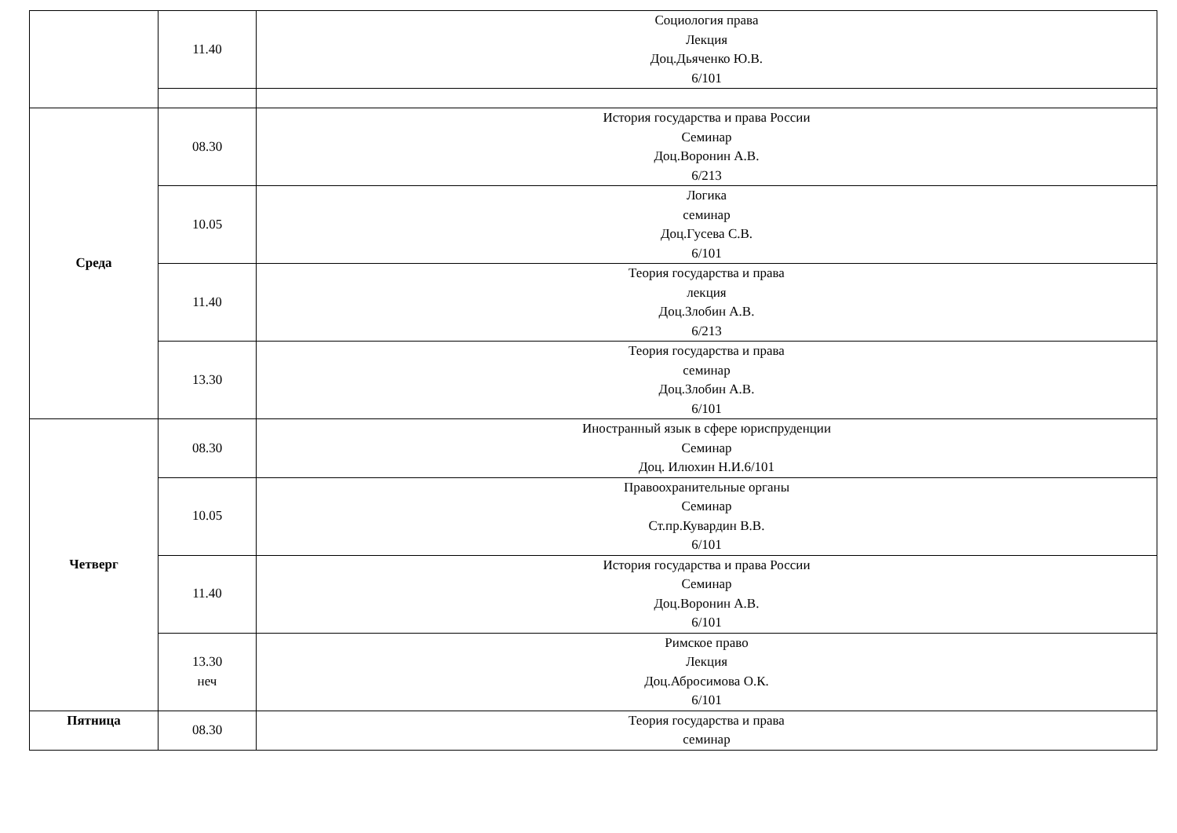| | 11.40 | Социология права Лекция Доц.Дьяченко Ю.В. 6/101 |
| Среда | 08.30 | История государства и права России Семинар Доц.Воронин А.В. 6/213 |
| | 10.05 | Логика семинар Доц.Гусева С.В. 6/101 |
| | 11.40 | Теория государства и права лекция Доц.Злобин А.В. 6/213 |
| | 13.30 | Теория государства и права семинар Доц.Злобин А.В. 6/101 |
| Четверг | 08.30 | Иностранный язык в сфере юриспруденции Семинар Доц. Илюхин Н.И.6/101 |
| | 10.05 | Правоохранительные органы Семинар Ст.пр.Кувардин В.В. 6/101 |
| | 11.40 | История государства и права России Семинар Доц.Воронин А.В. 6/101 |
| | 13.30 неч | Римское право Лекция Доц.Абросимова О.К. 6/101 |
| Пятница | 08.30 | Теория государства и права семинар |